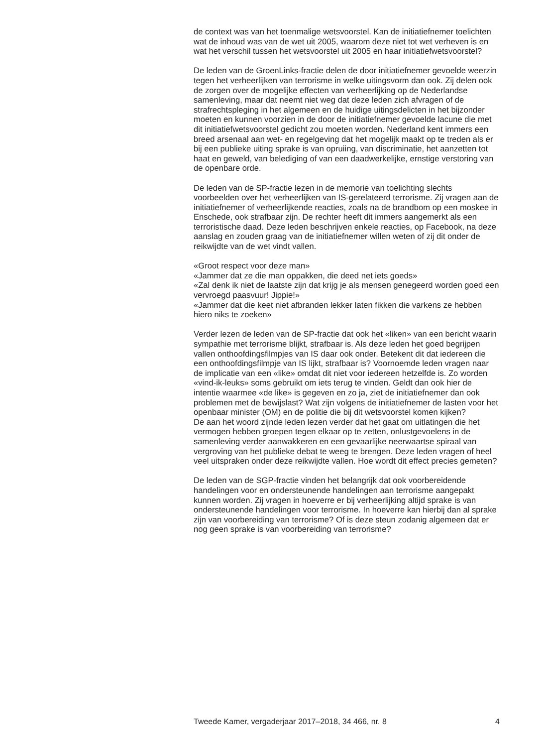de context was van het toenmalige wetsvoorstel. Kan de initiatiefnemer toelichten wat de inhoud was van de wet uit 2005, waarom deze niet tot wet verheven is en wat het verschil tussen het wetsvoorstel uit 2005 en haar initiatiefwetsvoorstel?
De leden van de GroenLinks-fractie delen de door initiatiefnemer gevoelde weerzin tegen het verheerlijken van terrorisme in welke uitingsvorm dan ook. Zij delen ook de zorgen over de mogelijke effecten van verheerlijking op de Nederlandse samenleving, maar dat neemt niet weg dat deze leden zich afvragen of de strafrechtspleging in het algemeen en de huidige uitingsdelicten in het bijzonder moeten en kunnen voorzien in de door de initiatiefnemer gevoelde lacune die met dit initiatiefwetsvoorstel gedicht zou moeten worden. Nederland kent immers een breed arsenaal aan wet- en regelgeving dat het mogelijk maakt op te treden als er bij een publieke uiting sprake is van opruiing, van discriminatie, het aanzetten tot haat en geweld, van belediging of van een daadwerkelijke, ernstige verstoring van de openbare orde.
De leden van de SP-fractie lezen in de memorie van toelichting slechts voorbeelden over het verheerlijken van IS-gerelateerd terrorisme. Zij vragen aan de initiatiefnemer of verheerlijkende reacties, zoals na de brandbom op een moskee in Enschede, ook strafbaar zijn. De rechter heeft dit immers aangemerkt als een terroristische daad. Deze leden beschrijven enkele reacties, op Facebook, na deze aanslag en zouden graag van de initiatiefnemer willen weten of zij dit onder de reikwijdte van de wet vindt vallen.
«Groot respect voor deze man»
«Jammer dat ze die man oppakken, die deed net iets goeds»
«Zal denk ik niet de laatste zijn dat krijg je als mensen genegeerd worden goed een vervroegd paasvuur! Jippie!»
«Jammer dat die keet niet afbranden lekker laten fikken die varkens ze hebben hiero niks te zoeken»
Verder lezen de leden van de SP-fractie dat ook het «liken» van een bericht waarin sympathie met terrorisme blijkt, strafbaar is. Als deze leden het goed begrijpen vallen onthoofdingsfilmpjes van IS daar ook onder. Betekent dit dat iedereen die een onthoofdingsfilmpje van IS lijkt, strafbaar is? Voornoemde leden vragen naar de implicatie van een «like» omdat dit niet voor iedereen hetzelfde is. Zo worden «vind-ik-leuks» soms gebruikt om iets terug te vinden. Geldt dan ook hier de intentie waarmee «de like» is gegeven en zo ja, ziet de initiatiefnemer dan ook problemen met de bewijslast? Wat zijn volgens de initiatiefnemer de lasten voor het openbaar minister (OM) en de politie die bij dit wetsvoorstel komen kijken?
De aan het woord zijnde leden lezen verder dat het gaat om uitlatingen die het vermogen hebben groepen tegen elkaar op te zetten, onlustgevoelens in de samenleving verder aanwakkeren en een gevaarlijke neerwaartse spiraal van vergroving van het publieke debat te weeg te brengen. Deze leden vragen of heel veel uitspraken onder deze reikwijdte vallen. Hoe wordt dit effect precies gemeten?
De leden van de SGP-fractie vinden het belangrijk dat ook voorbereidende handelingen voor en ondersteunende handelingen aan terrorisme aangepakt kunnen worden. Zij vragen in hoeverre er bij verheerlijking altijd sprake is van ondersteunende handelingen voor terrorisme. In hoeverre kan hierbij dan al sprake zijn van voorbereiding van terrorisme? Of is deze steun zodanig algemeen dat er nog geen sprake is van voorbereiding van terrorisme?
Tweede Kamer, vergaderjaar 2017–2018, 34 466, nr. 8 4